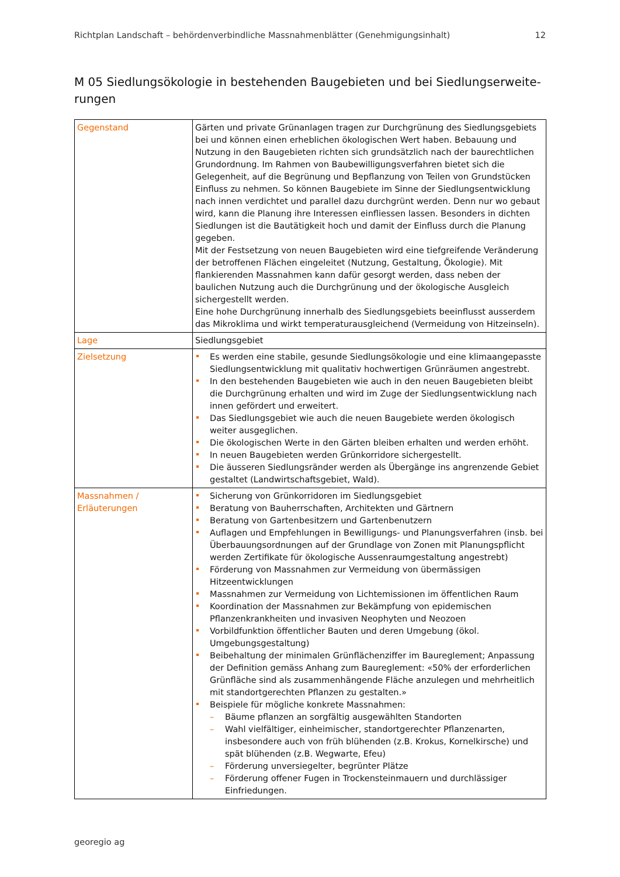Richtplan Landschaft – behördenverbindliche Massnahmenblätter (Genehmigungsinhalt) 12
M 05 Siedlungsökologie in bestehenden Baugebieten und bei Siedlungserweite-rungen
| Gegenstand | Gärten und private Grünanlagen tragen zur Durchgrünung des Siedlungsgebiets bei und können einen erheblichen ökologischen Wert haben. Bebauung und Nutzung in den Baugebieten richten sich grundsätzlich nach der baurechtlichen Grundordnung. Im Rahmen von Baubewilligungsverfahren bietet sich die Gelegenheit, auf die Begrünung und Bepflanzung von Teilen von Grundstücken Einfluss zu nehmen. So können Baugebiete im Sinne der Siedlungsentwicklung nach innen verdichtet und parallel dazu durchgrünt werden. Denn nur wo gebaut wird, kann die Planung ihre Interessen einfliessen lassen. Besonders in dichten Siedlungen ist die Bautätigkeit hoch und damit der Einfluss durch die Planung gegeben. Mit der Festsetzung von neuen Baugebieten wird eine tiefgreifende Veränderung der betroffenen Flächen eingeleitet (Nutzung, Gestaltung, Ökologie). Mit flankierenden Massnahmen kann dafür gesorgt werden, dass neben der baulichen Nutzung auch die Durchgrünung und der ökologische Ausgleich sichergestellt werden. Eine hohe Durchgrünung innerhalb des Siedlungsgebiets beeinflusst ausserdem das Mikroklima und wirkt temperaturausgleichend (Vermeidung von Hitzeinseln). |
| Lage | Siedlungsgebiet |
| Zielsetzung | Es werden eine stabile, gesunde Siedlungsökologie und eine klimaangepasste Siedlungsentwicklung mit qualitativ hochwertigen Grünräumen angestrebt. In den bestehenden Baugebieten wie auch in den neuen Baugebieten bleibt die Durchgrünung erhalten und wird im Zuge der Siedlungsentwicklung nach innen gefördert und erweitert. Das Siedlungsgebiet wie auch die neuen Baugebiete werden ökologisch weiter ausgeglichen. Die ökologischen Werte in den Gärten bleiben erhalten und werden erhöht. In neuen Baugebieten werden Grünkorridore sichergestellt. Die äusseren Siedlungsränder werden als Übergänge ins angrenzende Gebiet gestaltet (Landwirtschaftsgebiet, Wald). |
| Massnahmen / Erläuterungen | Sicherung von Grünkorridoren im Siedlungsgebiet Beratung von Bauherrschaften, Architekten und Gärtnern Beratung von Gartenbesitzern und Gartenbenutzern Auflagen und Empfehlungen in Bewilligungs- und Planungsverfahren (insb. bei Überbauungsordnungen auf der Grundlage von Zonen mit Planungspflicht werden Zertifikate für ökologische Aussenraumgestaltung angestrebt) Förderung von Massnahmen zur Vermeidung von übermässigen Hitzeentwicklungen Massnahmen zur Vermeidung von Lichtemissionen im öffentlichen Raum Koordination der Massnahmen zur Bekämpfung von epidemischen Pflanzenkrankheiten und invasiven Neophyten und Neozoen Vorbildfunktion öffentlicher Bauten und deren Umgebung (ökol. Umgebungsgestaltung) Beibehaltung der minimalen Grünflächenziffer im Baureglement; Anpassung der Definition gemäss Anhang zum Baureglement: «50% der erforderlichen Grünfläche sind als zusammenhängende Fläche anzulegen und mehrheitlich mit standortgerechten Pflanzen zu gestalten.» Beispiele für mögliche konkrete Massnahmen: – Bäume pflanzen an sorgfältig ausgewählten Standorten – Wahl vielfältiger, einheimischer, standortgerechter Pflanzenarten, insbesondere auch von früh blühenden (z.B. Krokus, Kornelkirsche) und spät blühenden (z.B. Wegwarte, Efeu) – Förderung unversiegelter, begrünter Plätze – Förderung offener Fugen in Trockensteinmauern und durchlässiger Einfriedungen. |
georegio ag